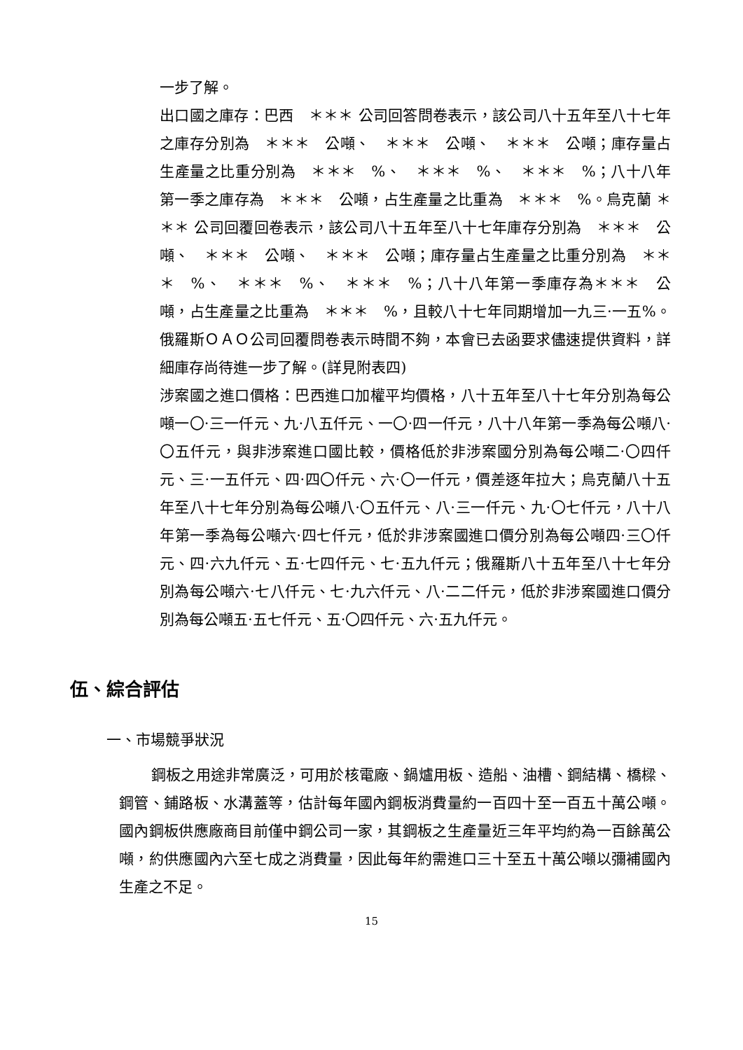一步了解。
出口國之庫存：巴西　＊＊＊ 公司回答問卷表示，該公司八十五年至八十七年之庫存分別為　＊＊＊　公噸、　＊＊＊　公噸、　＊＊＊　公噸；庫存量占生產量之比重分別為　＊＊＊　%、　＊＊＊　%、　＊＊＊　%；八十八年第一季之庫存為　＊＊＊　公噸，占生產量之比重為　＊＊＊　%。烏克蘭 ＊＊＊ 公司回覆回卷表示，該公司八十五年至八十七年庫存分別為　＊＊＊　公噸、　＊＊＊　公噸、　＊＊＊　公噸；庫存量占生產量之比重分別為　＊＊＊　%、　＊＊＊　%、　＊＊＊　%；八十八年第一季庫存為＊＊＊　公噸，占生產量之比重為　＊＊＊　%，且較八十七年同期增加一九三·一五%。俄羅斯ＯＡＯ公司回覆問卷表示時間不夠，本會已去函要求儘速提供資料，詳細庫存尚待進一步了解。(詳見附表四)
涉案國之進口價格：巴西進口加權平均價格，八十五年至八十七年分別為每公噸一〇·三一仟元、九·八五仟元、一〇·四一仟元，八十八年第一季為每公噸八·〇五仟元，與非涉案進口國比較，價格低於非涉案國分別為每公噸二·〇四仟元、三·一五仟元、四·四〇仟元、六·〇一仟元，價差逐年拉大；烏克蘭八十五年至八十七年分別為每公噸八·〇五仟元、八·三一仟元、九·〇七仟元，八十八年第一季為每公噸六·四七仟元，低於非涉案國進口價分別為每公噸四·三〇仟元、四·六九仟元、五·七四仟元、七·五九仟元；俄羅斯八十五年至八十七年分別為每公噸六·七八仟元、七·九六仟元、八·二二仟元，低於非涉案國進口價分別為每公噸五·五七仟元、五·〇四仟元、六·五九仟元。
伍、綜合評估
一、市場競爭狀況
鋼板之用途非常廣泛，可用於核電廠、鍋爐用板、造船、油槽、鋼結構、橋樑、鋼管、鋪路板、水溝蓋等，估計每年國內鋼板消費量約一百四十至一百五十萬公噸。國內鋼板供應廠商目前僅中鋼公司一家，其鋼板之生產量近三年平均約為一百餘萬公噸，約供應國內六至七成之消費量，因此每年約需進口三十至五十萬公噸以彌補國內生產之不足。
15